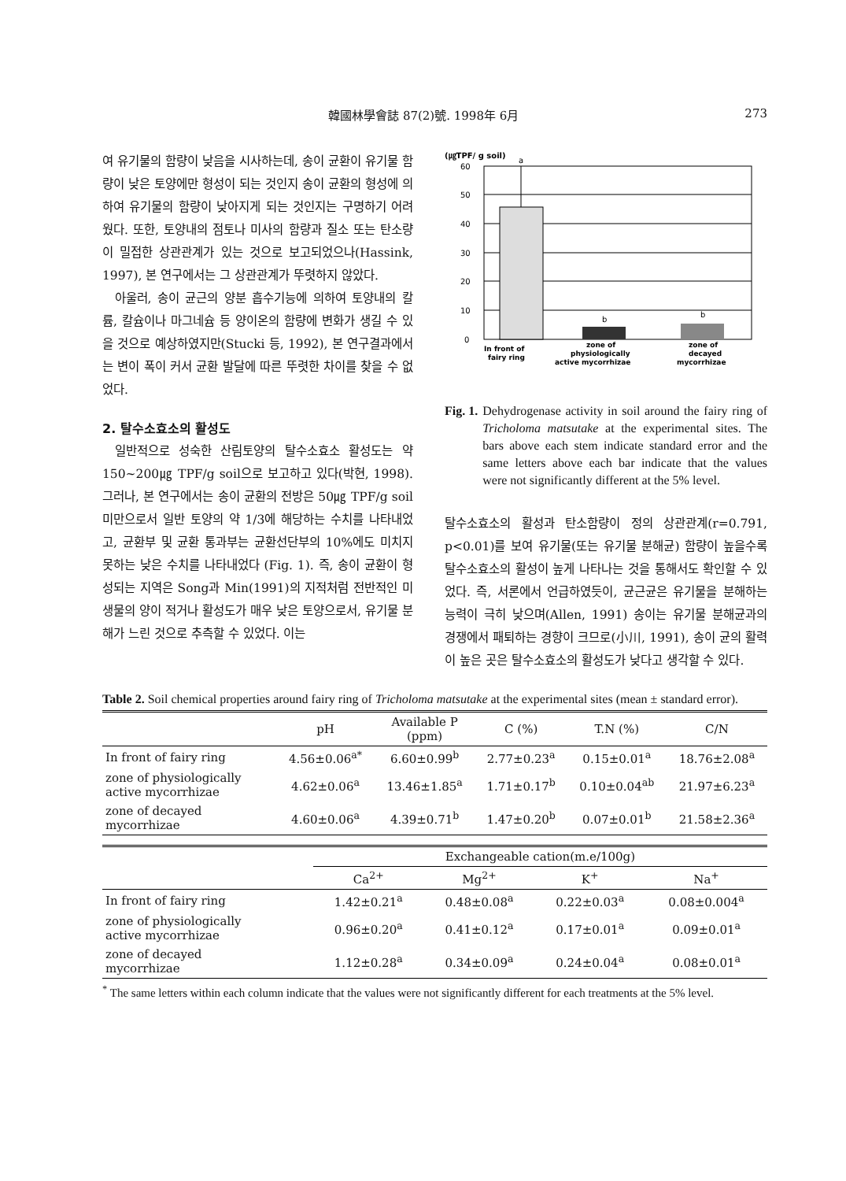韓國林學會誌 87(2)號. 1998年 6月 273
여 유기물의 함량이 낮음을 시사하는데, 송이 균환이 유기물 함량이 낮은 토양에만 형성이 되는 것인지 송이 균환의 형성에 의하여 유기물의 함량이 낮아지게 되는 것인지는 구명하기 어려웠다. 또한, 토양내의 점토나 미사의 함량과 질소 또는 탄소량이 밀접한 상관관계가 있는 것으로 보고되었으나(Hassink, 1997), 본 연구에서는 그 상관관계가 뚜렷하지 않았다.
아울러, 송이 균근의 양분 흡수기능에 의하여 토양내의 칼륨, 칼슘이나 마그네슘 등 양이온의 함량에 변화가 생길 수 있을 것으로 예상하였지만(Stucki 등, 1992), 본 연구결과에서는 변이 폭이 커서 균환 발달에 따른 뚜렷한 차이를 찾을 수 없었다.
2. 탈수소효소의 활성도
일반적으로 성숙한 산림토양의 탈수소효소 활성도는 약 150~200㎍ TPF/g soil으로 보고하고 있다(박현, 1998). 그러나, 본 연구에서는 송이 균환의 전방은 50㎍ TPF/g soil 미만으로서 일반 토양의 약 1/3에 해당하는 수치를 나타내었고, 균환부 및 균환 통과부는 균환선단부의 10%에도 미치지 못하는 낮은 수치를 나타내었다 (Fig. 1). 즉, 송이 균환이 형성되는 지역은 Song과 Min(1991)의 지적처럼 전반적인 미생물의 양이 적거나 활성도가 매우 낮은 토양으로서, 유기물 분해가 느린 것으로 추측할 수 있었다. 이는
(㎍TPF/ g soil)
60
50
40
30
20
10
0
a
b
b
In front of
fairy ring
zone of
physiologically
active mycorrhizae
zone of
decayed
mycorrhizae
Fig. 1. Dehydrogenase activity in soil around the fairy ring of Tricholoma matsutake at the experimental sites. The bars above each stem indicate standard error and the same letters above each bar indicate that the values were not significantly different at the 5% level.
탈수소효소의 활성과 탄소함량이 정의 상관관계(r=0.791, p<0.01)를 보여 유기물(또는 유기물 분해균) 함량이 높을수록 탈수소효소의 활성이 높게 나타나는 것을 통해서도 확인할 수 있었다. 즉, 서론에서 언급하였듯이, 균근균은 유기물을 분해하는 능력이 극히 낮으며(Allen, 1991) 송이는 유기물 분해균과의 경쟁에서 패퇴하는 경향이 크므로(小川, 1991), 송이 균의 활력이 높은 곳은 탈수소효소의 활성도가 낮다고 생각할 수 있다.
Table 2. Soil chemical properties around fairy ring of Tricholoma matsutake at the experimental sites (mean ± standard error).
| | pH | Available P (ppm) | C (%) | T.N (%) | C/N |
| --- | --- | --- | --- | --- | --- |
| In front of fairy ring | 4.56±0.06<sup>a*</sup> | 6.60±0.99<sup>b</sup> | 2.77±0.23<sup>a</sup> | 0.15±0.01<sup>a</sup> | 18.76±2.08<sup>a</sup> |
| zone of physiologically active mycorrhizae | 4.62±0.06<sup>a</sup> | 13.46±1.85<sup>a</sup> | 1.71±0.17<sup>b</sup> | 0.10±0.04<sup>ab</sup> | 21.97±6.23<sup>a</sup> |
| zone of decayed mycorrhizae | 4.60±0.06<sup>a</sup> | 4.39±0.71<sup>b</sup> | 1.47±0.20<sup>b</sup> | 0.07±0.01<sup>b</sup> | 21.58±2.36<sup>a</sup> |
| | Exchangeable cation(m.e/100g) | | | |
| --- | --- | --- | --- | --- |
| | Ca<sup>2+</sup> | Mg<sup>2+</sup> | K<sup>+</sup> | Na<sup>+</sup> |
| In front of fairy ring | 1.42±0.21<sup>a</sup> | 0.48±0.08<sup>a</sup> | 0.22±0.03<sup>a</sup> | 0.08±0.004<sup>a</sup> |
| zone of physiologically active mycorrhizae | 0.96±0.20<sup>a</sup> | 0.41±0.12<sup>a</sup> | 0.17±0.01<sup>a</sup> | 0.09±0.01<sup>a</sup> |
| zone of decayed mycorrhizae | 1.12±0.28<sup>a</sup> | 0.34±0.09<sup>a</sup> | 0.24±0.04<sup>a</sup> | 0.08±0.01<sup>a</sup> |
<sup>*</sup> The same letters within each column indicate that the values were not significantly different for each treatments at the 5% level.